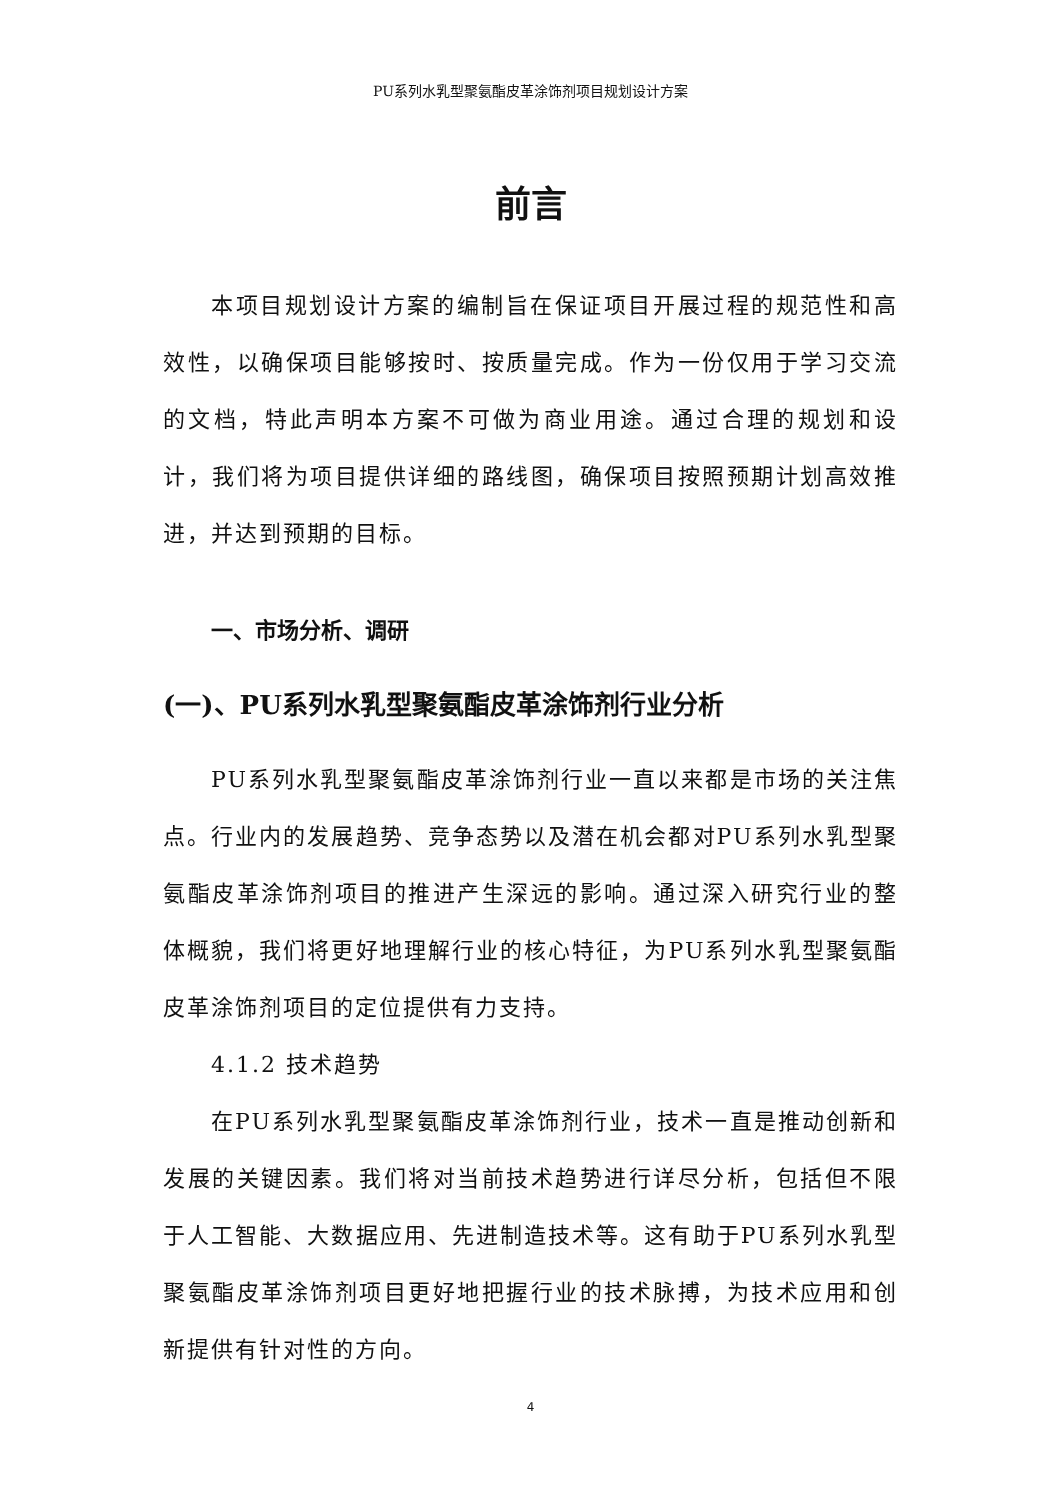PU系列水乳型聚氨酯皮革涂饰剂项目规划设计方案
前言
本项目规划设计方案的编制旨在保证项目开展过程的规范性和高效性，以确保项目能够按时、按质量完成。作为一份仅用于学习交流的文档，特此声明本方案不可做为商业用途。通过合理的规划和设计，我们将为项目提供详细的路线图，确保项目按照预期计划高效推进，并达到预期的目标。
一、市场分析、调研
(一)、PU系列水乳型聚氨酯皮革涂饰剂行业分析
PU系列水乳型聚氨酯皮革涂饰剂行业一直以来都是市场的关注焦点。行业内的发展趋势、竞争态势以及潜在机会都对PU系列水乳型聚氨酯皮革涂饰剂项目的推进产生深远的影响。通过深入研究行业的整体概貌，我们将更好地理解行业的核心特征，为PU系列水乳型聚氨酯皮革涂饰剂项目的定位提供有力支持。
4.1.2 技术趋势
在PU系列水乳型聚氨酯皮革涂饰剂行业，技术一直是推动创新和发展的关键因素。我们将对当前技术趋势进行详尽分析，包括但不限于人工智能、大数据应用、先进制造技术等。这有助于PU系列水乳型聚氨酯皮革涂饰剂项目更好地把握行业的技术脉搏，为技术应用和创新提供有针对性的方向。
4